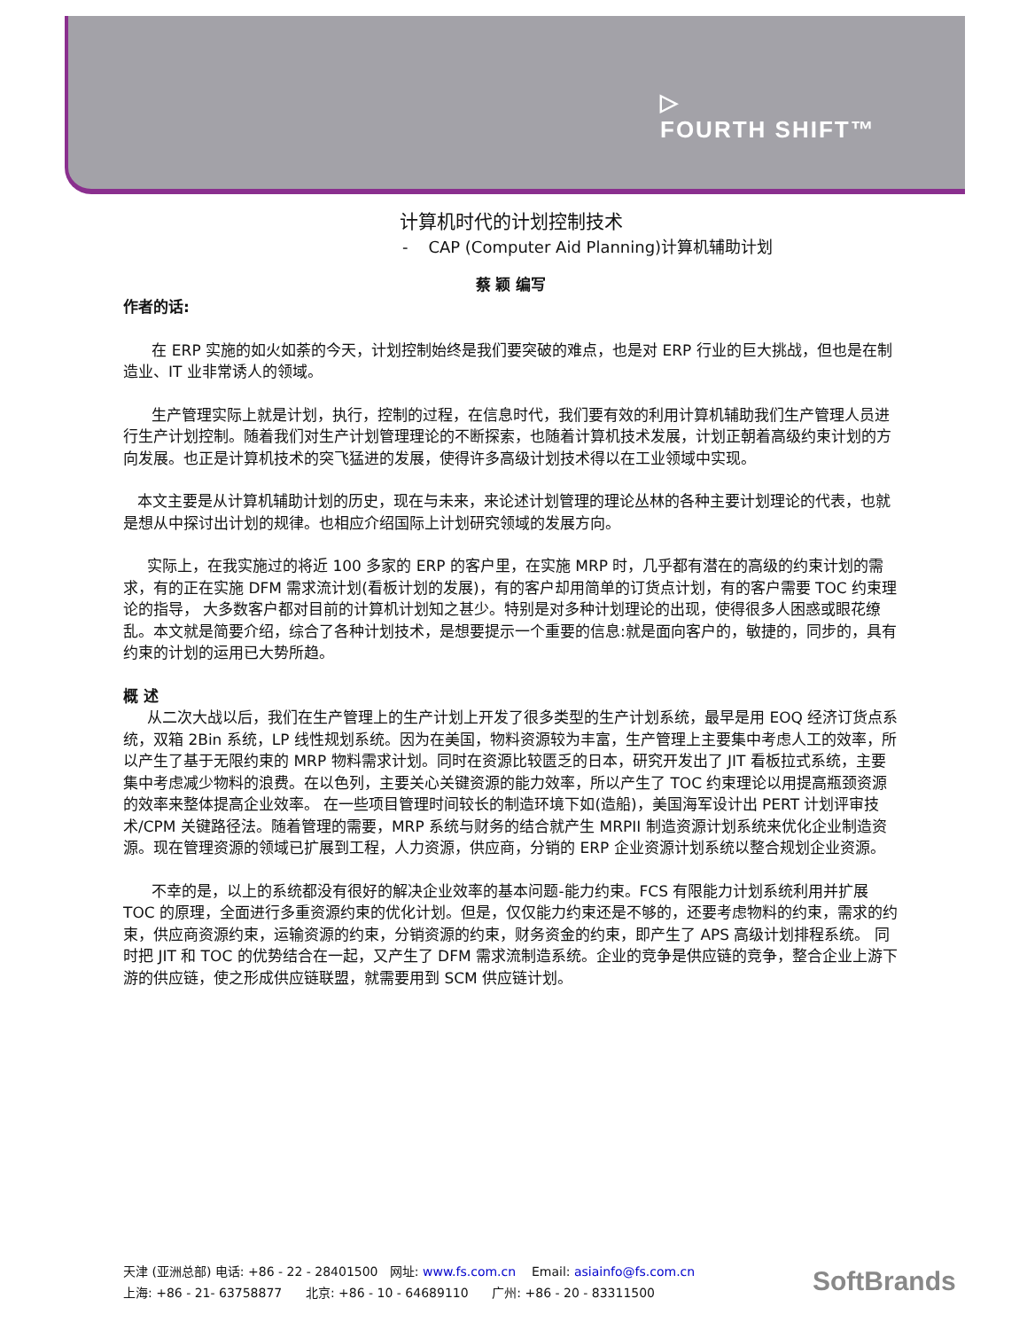▷
FOURTH SHIFT™
计算机时代的计划控制技术
- CAP (Computer Aid Planning)计算机辅助计划
蔡 颖 编写
作者的话:
在 ERP 实施的如火如荼的今天，计划控制始终是我们要突破的难点，也是对 ERP 行业的巨大挑战，但也是在制造业、IT 业非常诱人的领域。
生产管理实际上就是计划，执行，控制的过程，在信息时代，我们要有效的利用计算机辅助我们生产管理人员进行生产计划控制。随着我们对生产计划管理理论的不断探索，也随着计算机技术发展，计划正朝着高级约束计划的方向发展。也正是计算机技术的突飞猛进的发展，使得许多高级计划技术得以在工业领域中实现。
本文主要是从计算机辅助计划的历史，现在与未来，来论述计划管理的理论丛林的各种主要计划理论的代表，也就是想从中探讨出计划的规律。也相应介绍国际上计划研究领域的发展方向。
实际上，在我实施过的将近 100 多家的 ERP 的客户里，在实施 MRP 时，几乎都有潜在的高级的约束计划的需求，有的正在实施 DFM 需求流计划(看板计划的发展)，有的客户却用简单的订货点计划，有的客户需要 TOC 约束理论的指导， 大多数客户都对目前的计算机计划知之甚少。特别是对多种计划理论的出现，使得很多人困惑或眼花缭乱。本文就是简要介绍，综合了各种计划技术，是想要提示一个重要的信息:就是面向客户的，敏捷的，同步的，具有约束的计划的运用已大势所趋。
概 述
从二次大战以后，我们在生产管理上的生产计划上开发了很多类型的生产计划系统，最早是用 EOQ 经济订货点系统，双箱 2Bin 系统，LP 线性规划系统。因为在美国，物料资源较为丰富，生产管理上主要集中考虑人工的效率，所以产生了基于无限约束的 MRP 物料需求计划。同时在资源比较匮乏的日本，研究开发出了 JIT 看板拉式系统，主要集中考虑减少物料的浪费。在以色列，主要关心关键资源的能力效率，所以产生了 TOC 约束理论以用提高瓶颈资源的效率来整体提高企业效率。 在一些项目管理时间较长的制造环境下如(造船)，美国海军设计出 PERT 计划评审技术/CPM 关键路径法。随着管理的需要，MRP 系统与财务的结合就产生 MRPII 制造资源计划系统来优化企业制造资源。现在管理资源的领域已扩展到工程，人力资源，供应商，分销的 ERP 企业资源计划系统以整合规划企业资源。
不幸的是，以上的系统都没有很好的解决企业效率的基本问题-能力约束。FCS 有限能力计划系统利用并扩展 TOC 的原理，全面进行多重资源约束的优化计划。但是，仅仅能力约束还是不够的，还要考虑物料的约束，需求的约束，供应商资源约束，运输资源的约束，分销资源的约束，财务资金的约束，即产生了 APS 高级计划排程系统。 同时把 JIT 和 TOC 的优势结合在一起，又产生了 DFM 需求流制造系统。企业的竞争是供应链的竞争，整合企业上游下游的供应链，使之形成供应链联盟，就需要用到 SCM 供应链计划。
天津 (亚洲总部) 电话: +86 - 22 - 28401500 网址: www.fs.com.cn Email: asiainfo@fs.com.cn
上海: +86 - 21- 63758877 北京: +86 - 10 - 64689110 广州: +86 - 20 - 83311500
SoftBrands